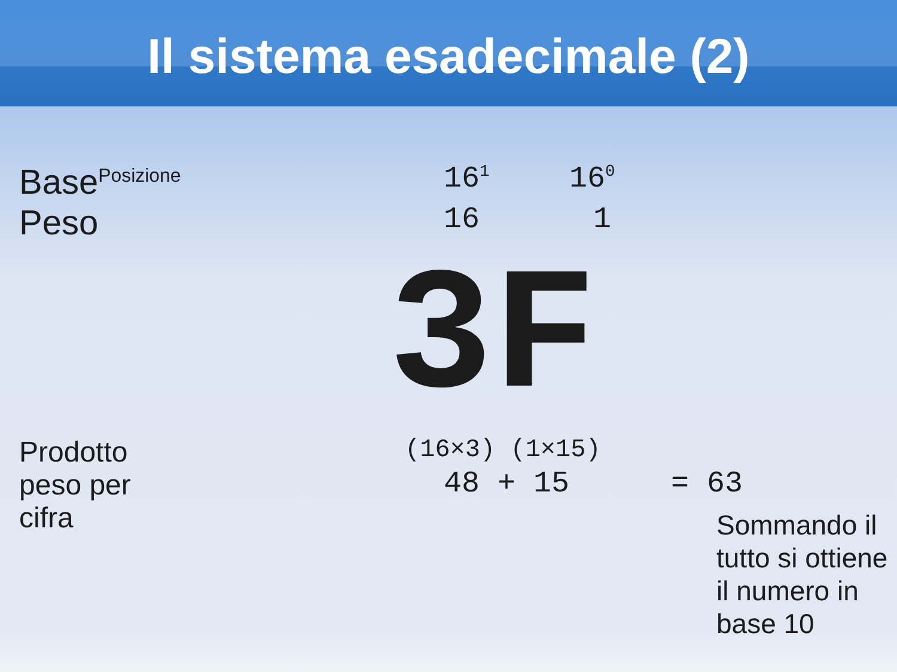Il sistema esadecimale (2)
Base<sup>Posizione</sup>
16<sup>1</sup>
16<sup>0</sup>
Peso
16 1
3F
Prodotto
peso per
cifra
(16×3) (1×15)
48 + 15 = 63
Sommando il
tutto si ottiene
il numero in
base 10